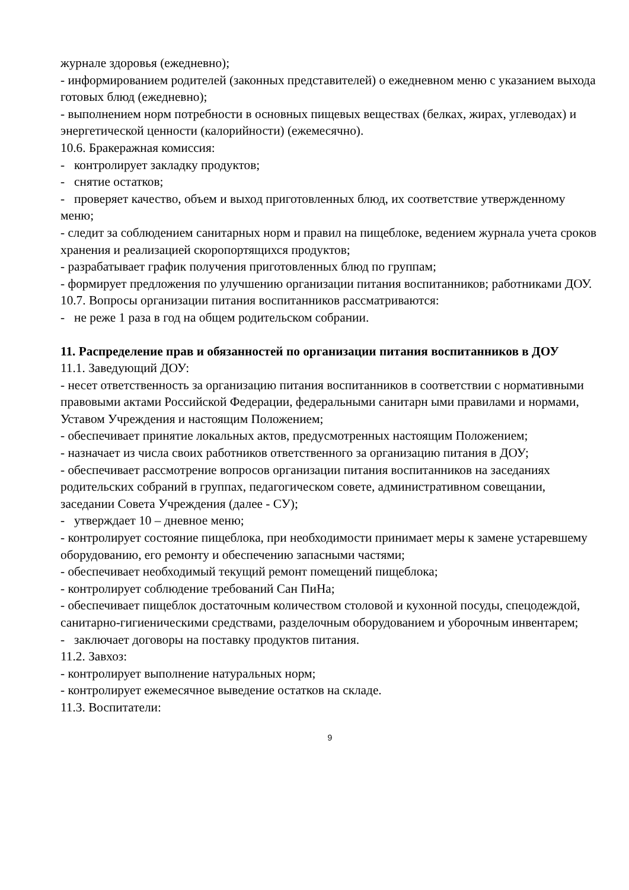журнале здоровья (ежедневно);
- информированием родителей (законных представителей) о ежедневном меню с указанием выхода готовых блюд (ежедневно);
- выполнением норм потребности в основных пищевых веществах (белках, жирах, углеводах) и энергетической ценности (калорийности) (ежемесячно).
10.6. Бракеражная комиссия:
- контролирует закладку продуктов;
- снятие остатков;
- проверяет качество, объем и выход приготовленных блюд, их соответствие утвержденному меню;
- следит за соблюдением санитарных норм и правил на пищеблоке, ведением журнала учета сроков хранения и реализацией скоропортящихся продуктов;
- разрабатывает график получения приготовленных блюд по группам;
- формирует предложения по улучшению организации питания воспитанников; работниками ДОУ.
10.7. Вопросы организации питания воспитанников рассматриваются:
- не реже 1 раза в год на общем родительском собрании.
11. Распределение прав и обязанностей по организации питания воспитанников в ДОУ
11.1. Заведующий ДОУ:
- несет ответственность за организацию питания воспитанников в соответствии с нормативными правовыми актами Российской Федерации, федеральными санитарн ыми правилами и нормами, Уставом Учреждения и настоящим Положением;
- обеспечивает принятие локальных актов, предусмотренных настоящим Положением;
- назначает из числа своих работников ответственного за организацию питания в ДОУ;
- обеспечивает рассмотрение вопросов организации питания воспитанников на заседаниях родительских собраний в группах, педагогическом совете, административном совещании, заседании Совета Учреждения (далее - СУ);
- утверждает 10 – дневное меню;
- контролирует состояние пищеблока, при необходимости принимает меры к замене устаревшему оборудованию, его ремонту и обеспечению запасными частями;
- обеспечивает необходимый текущий ремонт помещений пищеблока;
- контролирует соблюдение требований Сан ПиНа;
- обеспечивает пищеблок достаточным количеством столовой и кухонной посуды, спецодеждой, санитарно-гигиеническими средствами, разделочным оборудованием и уборочным инвентарем;
- заключает договоры на поставку продуктов питания.
11.2. Завхоз:
- контролирует выполнение натуральных норм;
- контролирует ежемесячное выведение остатков на складе.
11.3. Воспитатели:
9